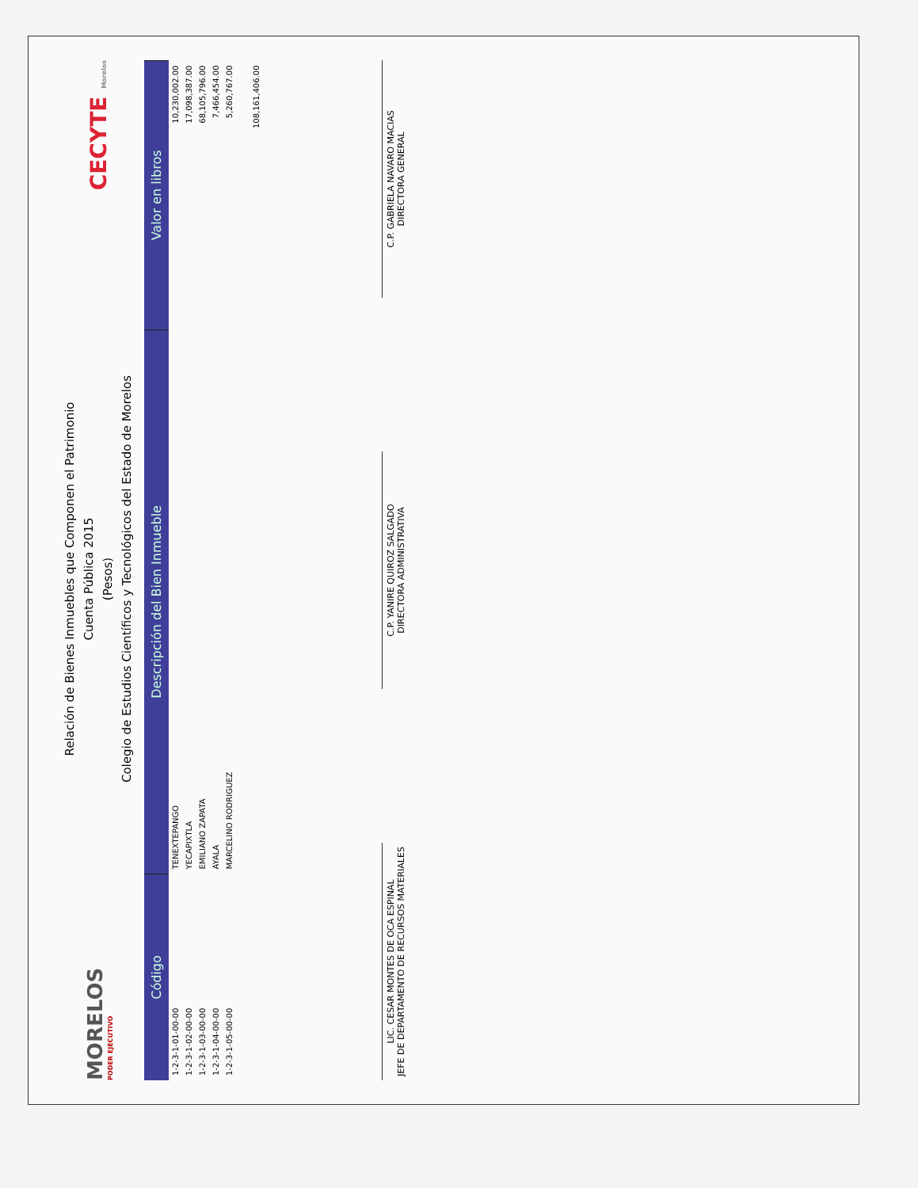MORELOS
PODER EJECUTIVO
Relación de Bienes Inmuebles que Componen el Patrimonio
Cuenta Pública 2015
(Pesos)
Colegio de Estudios Científicos y Tecnológicos del Estado de Morelos
CECYTE Morelos
| Código | Descripción del Bien Inmueble | Valor en libros |
| --- | --- | --- |
| 1-2-3-1-01-00-00 | TENEXTEPANGO | 10,230,002.00 |
| 1-2-3-1-02-00-00 | YECAPIXTLA | 17,098,387.00 |
| 1-2-3-1-03-00-00 | EMILIANO ZAPATA | 68,105,796.00 |
| 1-2-3-1-04-00-00 | AYALA | 7,466,454.00 |
| 1-2-3-1-05-00-00 | MARCELINO RODRIGUEZ | 5,260,767.00 |
| | | 108,161,406.00 |
LIC. CESAR MONTES DE OCA ESPINAL
JEFE DE DEPARTAMENTO DE RECURSOS MATERIALES
C.P. YANIRE QUIROZ SALGADO
DIRECTORA ADMINISTRATIVA
C.P. GABRIELA NAVARO MACIAS
DIRECTORA GENERAL